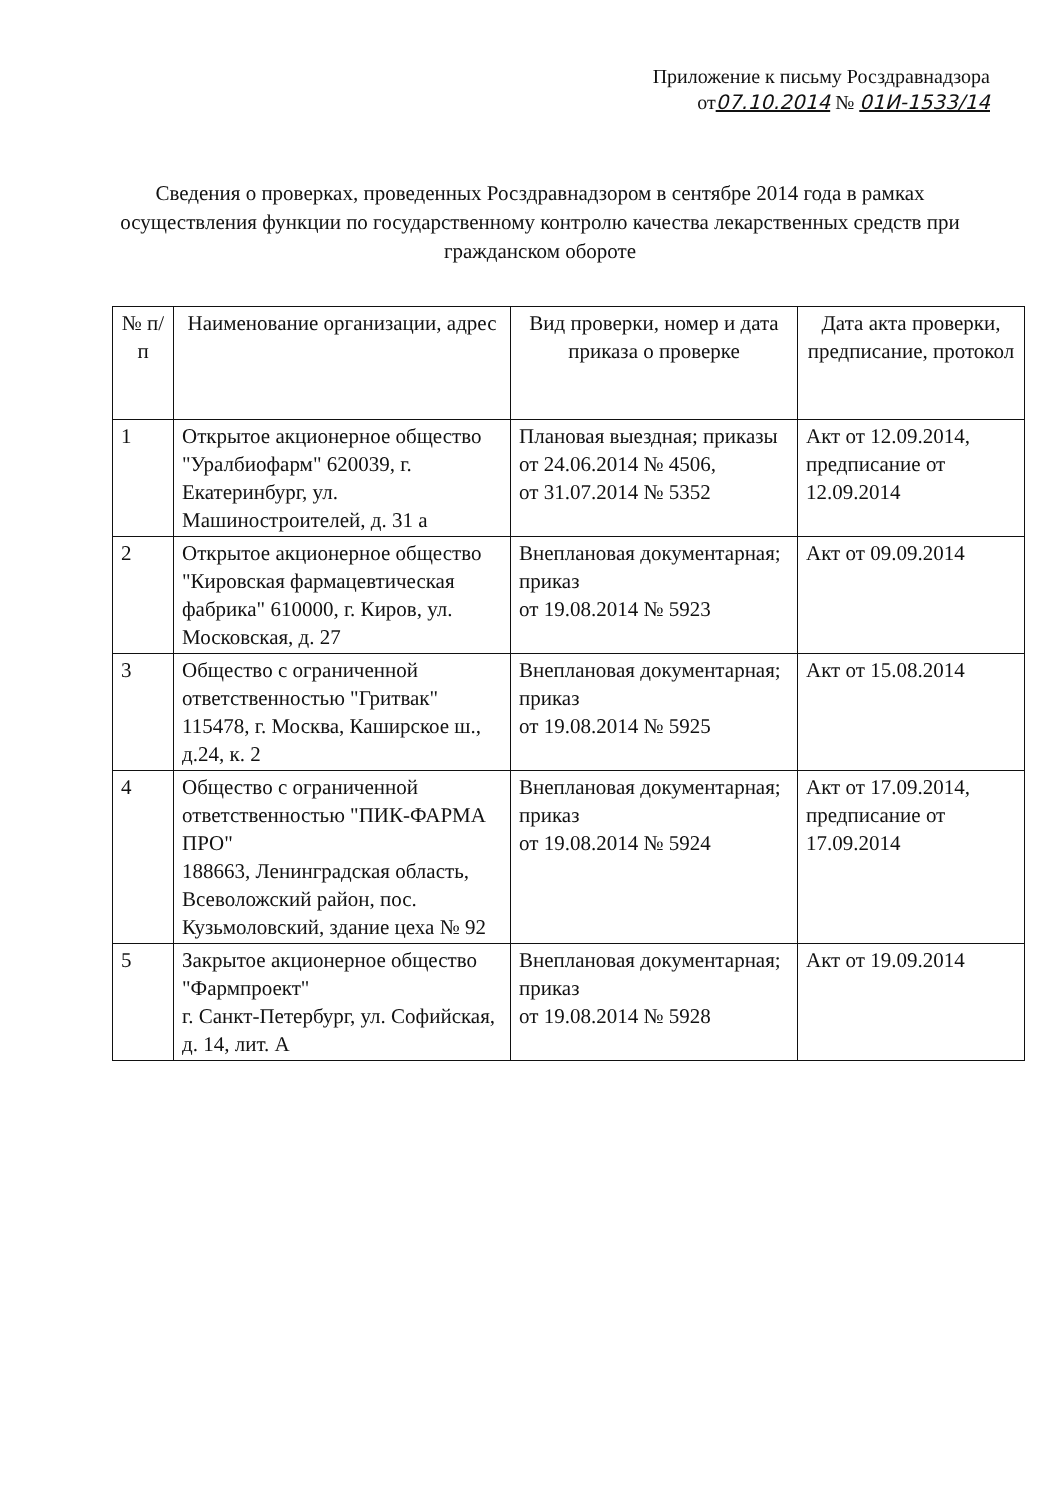Приложение к письму Росздравнадзора
от07.10.2014 № 01И-1533/14
Сведения о проверках, проведенных Росздравнадзором в сентябре 2014 года в рамках осуществления функции по государственному контролю качества лекарственных средств при гражданском обороте
| № п/п | Наименование организации, адрес | Вид проверки, номер и дата приказа о проверке | Дата акта проверки, предписание, протокол |
| --- | --- | --- | --- |
| 1 | Открытое акционерное общество "Уралбиофарм" 620039, г. Екатеринбург, ул. Машиностроителей, д. 31 а | Плановая выездная; приказы от 24.06.2014 № 4506, от 31.07.2014 № 5352 | Акт от 12.09.2014, предписание от 12.09.2014 |
| 2 | Открытое акционерное общество "Кировская фармацевтическая фабрика" 610000, г. Киров, ул. Московская, д. 27 | Внеплановая документарная; приказ от 19.08.2014 № 5923 | Акт от 09.09.2014 |
| 3 | Общество с ограниченной ответственностью "Гритвак" 115478, г. Москва, Каширское ш., д.24, к. 2 | Внеплановая документарная; приказ от 19.08.2014 № 5925 | Акт от 15.08.2014 |
| 4 | Общество с ограниченной ответственностью "ПИК-ФАРМА ПРО" 188663, Ленинградская область, Всеволожский район, пос. Кузьмоловский, здание цеха № 92 | Внеплановая документарная; приказ от 19.08.2014 № 5924 | Акт от 17.09.2014, предписание от 17.09.2014 |
| 5 | Закрытое акционерное общество "Фармпроект" г. Санкт-Петербург, ул. Софийская, д. 14, лит. А | Внеплановая документарная; приказ от 19.08.2014 № 5928 | Акт от 19.09.2014 |